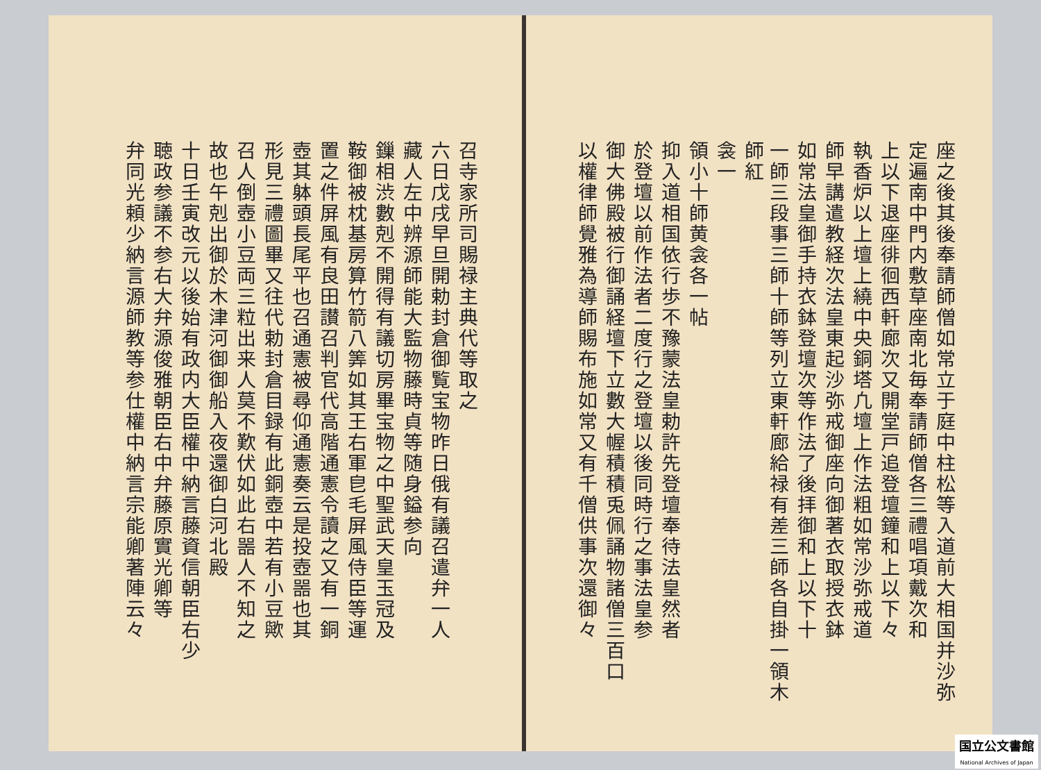召寺家所司賜禄主典代等取之
六日戊戌早旦開勅封倉御覧宝物昨日俄有議召遣弁一人
藏人左中辨源師能大監物藤時貞等随身鎰参向
鏁相渋數剋不開得有議切房畢宝物之中聖武天皇玉冠及
鞍御被枕基房算竹箭八筭如其王右軍皀毛屏風侍臣等運
置之件屏風有良田讃召判官代高階通憲令讀之又有一銅
壺其躰頭長尾平也召通憲被尋仰通憲奏云是投壺噐也其
形見三禮圖畢又往代勅封倉目録有此銅壺中若有小豆歟
召人倒壺小豆両三粒出来人莫不歎伏如此右噐人不知之
故也午剋出御於木津河御御船入夜還御白河北殿
十日壬寅改元以後始有政内大臣權中納言藤資信朝臣右少
聴政参議不参右大弁源俊雅朝臣右中弁藤原實光卿等
弁同光頼少納言源師教等参仕權中納言宗能卿著陣云々
座之後其後奉請師僧如常立于庭中柱松等入道前大相国并沙弥
定遍南中門内敷草座南北毎奉請師僧各三禮唱項戴次和
上以下退座徘徊西軒廊次又開堂戸追登壇鐘和上以下々
執香炉以上壇上繞中央銅塔凢壇上作法粗如常沙弥戒道
師早講遣教経次法皇東起沙弥戒御座向御著衣取授衣鉢
如常法皇御手持衣鉢登壇次等作法了後拝御和上以下十
一師三段事三師十師等列立東軒廊給禄有差三師各自掛一領木師紅
衾一
領小十師黄衾各一帖
抑入道相国依行歩不豫蒙法皇勅許先登壇奉待法皇然者
於登壇以前作法者二度行之登壇以後同時行之事法皇参
御大佛殿被行御誦経壇下立數大幄積積兎佩誦物諸僧三百口
以權律師覺雅為導師賜布施如常又有千僧供事次還御々
国立公文書館
National Archives of Japan